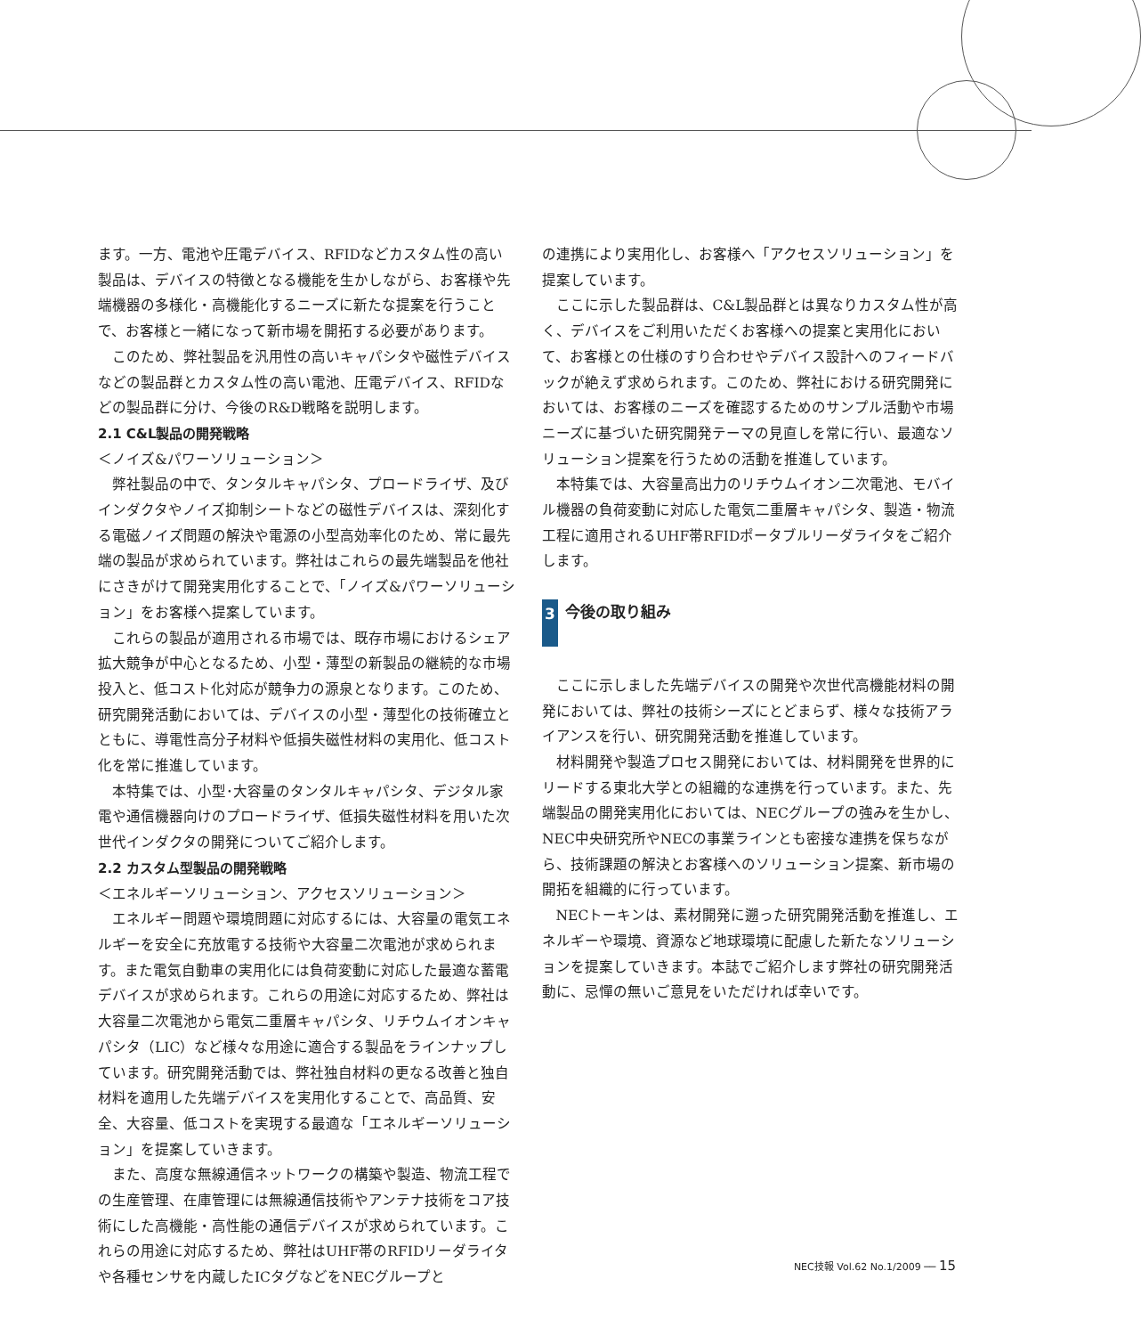ます。一方、電池や圧電デバイス、RFIDなどカスタム性の高い製品は、デバイスの特徴となる機能を生かしながら、お客様や先端機器の多様化・高機能化するニーズに新たな提案を行うことで、お客様と一緒になって新市場を開拓する必要があります。
このため、弊社製品を汎用性の高いキャパシタや磁性デバイスなどの製品群とカスタム性の高い電池、圧電デバイス、RFIDなどの製品群に分け、今後のR&D戦略を説明します。
2.1 C&L製品の開発戦略
＜ノイズ&パワーソリューション＞
弊社製品の中で、タンタルキャパシタ、プロードライザ、及びインダクタやノイズ抑制シートなどの磁性デバイスは、深刻化する電磁ノイズ問題の解決や電源の小型高効率化のため、常に最先端の製品が求められています。弊社はこれらの最先端製品を他社にさきがけて開発実用化することで、「ノイズ&パワーソリューション」をお客様へ提案しています。
これらの製品が適用される市場では、既存市場におけるシェア拡大競争が中心となるため、小型・薄型の新製品の継続的な市場投入と、低コスト化対応が競争力の源泉となります。このため、研究開発活動においては、デバイスの小型・薄型化の技術確立とともに、導電性高分子材料や低損失磁性材料の実用化、低コスト化を常に推進しています。
本特集では、小型･大容量のタンタルキャパシタ、デジタル家電や通信機器向けのプロードライザ、低損失磁性材料を用いた次世代インダクタの開発についてご紹介します。
2.2 カスタム型製品の開発戦略
＜エネルギーソリューション、アクセスソリューション＞
エネルギー問題や環境問題に対応するには、大容量の電気エネルギーを安全に充放電する技術や大容量二次電池が求められます。また電気自動車の実用化には負荷変動に対応した最適な蓄電デバイスが求められます。これらの用途に対応するため、弊社は大容量二次電池から電気二重層キャパシタ、リチウムイオンキャパシタ（LIC）など様々な用途に適合する製品をラインナップしています。研究開発活動では、弊社独自材料の更なる改善と独自材料を適用した先端デバイスを実用化することで、高品質、安全、大容量、低コストを実現する最適な「エネルギーソリューション」を提案していきます。
また、高度な無線通信ネットワークの構築や製造、物流工程での生産管理、在庫管理には無線通信技術やアンテナ技術をコア技術にした高機能・高性能の通信デバイスが求められています。これらの用途に対応するため、弊社はUHF帯のRFIDリーダライタや各種センサを内蔵したICタグなどをNECグループと
の連携により実用化し、お客様へ「アクセスソリューション」を提案しています。
ここに示した製品群は、C&L製品群とは異なりカスタム性が高く、デバイスをご利用いただくお客様への提案と実用化において、お客様との仕様のすり合わせやデバイス設計へのフィードバックが絶えず求められます。このため、弊社における研究開発においては、お客様のニーズを確認するためのサンプル活動や市場ニーズに基づいた研究開発テーマの見直しを常に行い、最適なソリューション提案を行うための活動を推進しています。
本特集では、大容量高出力のリチウムイオン二次電池、モバイル機器の負荷変動に対応した電気二重層キャパシタ、製造・物流工程に適用されるUHF帯RFIDポータブルリーダライタをご紹介します。
3 今後の取り組み
ここに示しました先端デバイスの開発や次世代高機能材料の開発においては、弊社の技術シーズにとどまらず、様々な技術アライアンスを行い、研究開発活動を推進しています。
材料開発や製造プロセス開発においては、材料開発を世界的にリードする東北大学との組織的な連携を行っています。また、先端製品の開発実用化においては、NECグループの強みを生かし、NEC中央研究所やNECの事業ラインとも密接な連携を保ちながら、技術課題の解決とお客様へのソリューション提案、新市場の開拓を組織的に行っています。
NECトーキンは、素材開発に遡った研究開発活動を推進し、エネルギーや環境、資源など地球環境に配慮した新たなソリューションを提案していきます。本誌でご紹介します弊社の研究開発活動に、忌憚の無いご意見をいただければ幸いです。
NEC技報 Vol.62 No.1/2009 ── 15